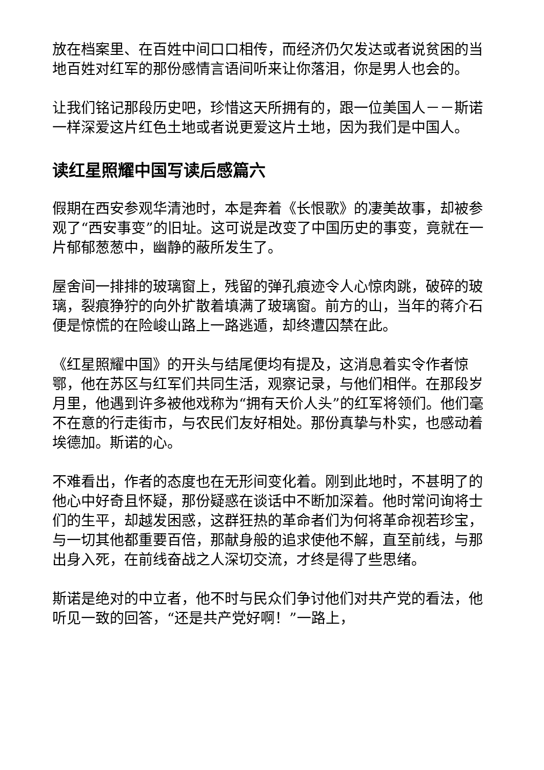放在档案里、在百姓中间口口相传，而经济仍欠发达或者说贫困的当地百姓对红军的那份感情言语间听来让你落泪，你是男人也会的。
让我们铭记那段历史吧，珍惜这天所拥有的，跟一位美国人－－斯诺一样深爱这片红色土地或者说更爱这片土地，因为我们是中国人。
读红星照耀中国写读后感篇六
假期在西安参观华清池时，本是奔着《长恨歌》的凄美故事，却被参观了“西安事变”的旧址。这可说是改变了中国历史的事变，竟就在一片郁郁葱葱中，幽静的蔽所发生了。
屋舍间一排排的玻璃窗上，残留的弹孔痕迹令人心惊肉跳，破碎的玻璃，裂痕狰狞的向外扩散着填满了玻璃窗。前方的山，当年的蒋介石便是惊慌的在险峻山路上一路逃遁，却终遭囚禁在此。
《红星照耀中国》的开头与结尾便均有提及，这消息着实令作者惊鄂，他在苏区与红军们共同生活，观察记录，与他们相伴。在那段岁月里，他遇到许多被他戏称为“拥有天价人头”的红军将领们。他们毫不在意的行走街市，与农民们友好相处。那份真挚与朴实，也感动着埃德加。斯诺的心。
不难看出，作者的态度也在无形间变化着。刚到此地时，不甚明了的他心中好奇且怀疑，那份疑惑在谈话中不断加深着。他时常问询将士们的生平，却越发困惑，这群狂热的革命者们为何将革命视若珍宝，与一切其他都重要百倍，那献身般的追求使他不解，直至前线，与那出身入死，在前线奋战之人深切交流，才终是得了些思绪。
斯诺是绝对的中立者，他不时与民众们争讨他们对共产党的看法，他听见一致的回答，“还是共产党好啊！”一路上，